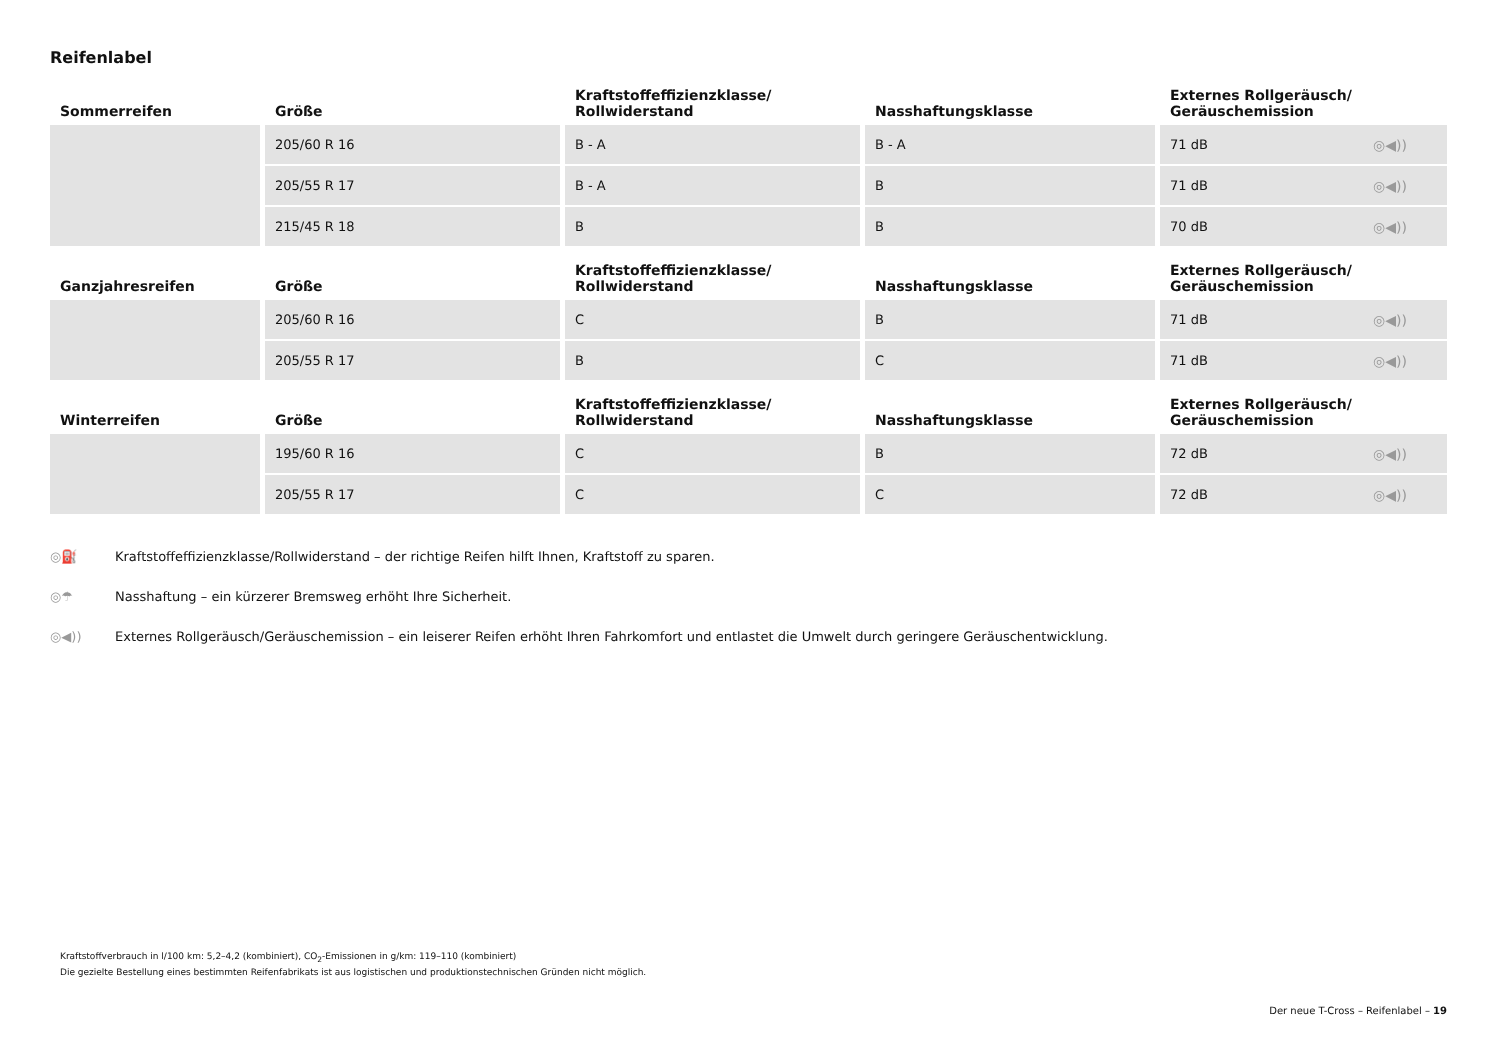Reifenlabel
| Sommerreifen | Größe | Kraftstoffeffizienzklasse/ Rollwiderstand | Nasshaftungsklasse | Externes Rollgeräusch/ Geräuschemission |
| --- | --- | --- | --- | --- |
| | 205/60 R 16 | B - A | B - A | 71 dB ◎◀)) |
| | 205/55 R 17 | B - A | B | 71 dB ◎◀)) |
| | 215/45 R 18 | B | B | 70 dB ◎◀)) |
| Ganzjahresreifen | Größe | Kraftstoffeffizienzklasse/ Rollwiderstand | Nasshaftungsklasse | Externes Rollgeräusch/ Geräuschemission |
| --- | --- | --- | --- | --- |
| | 205/60 R 16 | C | B | 71 dB ◎◀)) |
| | 205/55 R 17 | B | C | 71 dB ◎◀)) |
| Winterreifen | Größe | Kraftstoffeffizienzklasse/ Rollwiderstand | Nasshaftungsklasse | Externes Rollgeräusch/ Geräuschemission |
| --- | --- | --- | --- | --- |
| | 195/60 R 16 | C | B | 72 dB ◎◀)) |
| | 205/55 R 17 | C | C | 72 dB ◎◀)) |
◎⛽ Kraftstoffeffizienzklasse/Rollwiderstand – der richtige Reifen hilft Ihnen, Kraftstoff zu sparen.
◎☂ Nasshaftung – ein kürzerer Bremsweg erhöht Ihre Sicherheit.
◎◀)) Externes Rollgeräusch/Geräuschemission – ein leiserer Reifen erhöht Ihren Fahrkomfort und entlastet die Umwelt durch geringere Geräuschentwicklung.
Kraftstoffverbrauch in l/100 km: 5,2–4,2 (kombiniert), CO<sub>2</sub>-Emissionen in g/km: 119–110 (kombiniert)
Die gezielte Bestellung eines bestimmten Reifenfabrikats ist aus logistischen und produktionstechnischen Gründen nicht möglich.
Der neue T-Cross – Reifenlabel – 19